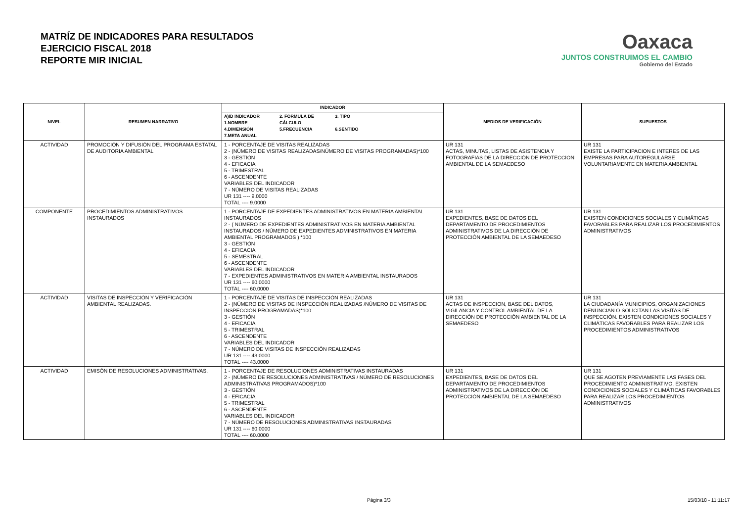MATRÍZ DE INDICADORES PARA RESULTADOS
EJERCICIO FISCAL 2018
REPORTE MIR INICIAL
Oaxaca
JUNTOS CONSTRUIMOS EL CAMBIO
Gobierno del Estado
| NIVEL | RESUMEN NARRATIVO | INDICADOR | MEDIOS DE VERIFICACIÓN | SUPUESTOS |
| --- | --- | --- | --- | --- |
| | | A)ID INDICADOR 1.NOMBRE 2. FÓRMULA DE CÁLCULO 3. TIPO 4.DIMENSIÓN 5.FRECUENCIA 6.SENTIDO 7.META ANUAL | | |
| ACTIVIDAD | PROMOCIÓN Y DIFUSIÓN DEL PROGRAMA ESTATAL DE AUDITORIA AMBIENTAL | 1 - PORCENTAJE DE VISITAS REALIZADAS 2 - (NÚMERO DE VISITAS REALIZADAS/NÚMERO DE VISITAS PROGRAMADAS)*100 3 - GESTIÓN 4 - EFICACIA 5 - TRIMESTRAL 6 - ASCENDENTE VARIABLES DEL INDICADOR 7 - NÚMERO DE VISITAS REALIZADAS UR 131 ---- 9.0000 TOTAL ---- 9.0000 | UR 131 ACTAS, MINUTAS, LISTAS DE ASISTENCIA Y FOTOGRAFIAS DE LA DIRECCIÓN DE PROTECCION AMBIENTAL DE LA SEMAEDESO | UR 131 EXISTE LA PARTICIPACION E INTERES DE LAS EMPRESAS PARA AUTOREGULARSE VOLUNTARIAMENTE EN MATERIA AMBIENTAL |
| COMPONENTE | PROCEDIMIENTOS ADMINISTRATIVOS INSTAURADOS | 1 - PORCENTAJE DE EXPEDIENTES ADMINISTRATIVOS EN MATERIA AMBIENTAL INSTAURADOS 2 - ( NÚMERO DE EXPEDIENTES ADMINISTRATIVOS EN MATERIA AMBIENTAL INSTAURADOS / NÚMERO DE EXPEDIENTES ADMINISTRATIVOS EN MATERIA AMBIENTAL PROGRAMADOS ) *100 3 - GESTIÓN 4 - EFICACIA 5 - SEMESTRAL 6 - ASCENDENTE VARIABLES DEL INDICADOR 7 - EXPEDIENTES ADMINISTRATIVOS EN MATERIA AMBIENTAL INSTAURADOS UR 131 ---- 60.0000 TOTAL ---- 60.0000 | UR 131 EXPEDIENTES, BASE DE DATOS DEL DEPARTAMENTO DE PROCEDIMIENTOS ADMINISTRATIVOS DE LA DIRECCIÓN DE PROTECCIÓN AMBIENTAL DE LA SEMAEDESO | UR 131 EXISTEN CONDICIONES SOCIALES Y CLIMÁTICAS FAVORABLES PARA REALIZAR LOS PROCEDIMIENTOS ADMINISTRATIVOS |
| ACTIVIDAD | VISITAS DE INSPECCIÓN Y VERIFICACIÓN AMBIENTAL REALIZADAS. | 1 - PORCENTAJE DE VISITAS DE INSPECCIÓN REALIZADAS 2 - (NÚMERO DE VISITAS DE INSPECCIÓN REALIZADAS /NÚMERO DE VISITAS DE INSPECCIÓN PROGRAMADAS)*100 3 - GESTIÓN 4 - EFICACIA 5 - TRIMESTRAL 6 - ASCENDENTE VARIABLES DEL INDICADOR 7 - NÚMERO DE VISITAS DE INSPECCIÓN REALIZADAS UR 131 ---- 43.0000 TOTAL ---- 43.0000 | UR 131 ACTAS DE INSPECCION, BASE DEL DATOS, VIGILANCIA Y CONTROL AMBIENTAL DE LA DIRECCIÓN DE PROTECCIÓN AMBIENTAL DE LA SEMAEDESO | UR 131 LA CIUDADANÍA MUNICIPIOS, ORGANIZACIONES DENUNCIAN O SOLICITAN LAS VISITAS DE INSPECCIÓN. EXISTEN CONDICIONES SOCIALES Y CLIMÁTICAS FAVORABLES PARA REALIZAR LOS PROCEDIMIENTOS ADMINISTRATIVOS |
| ACTIVIDAD | EMISÓN DE RESOLUCIONES ADMINISTRATIVAS. | 1 - PORCENTAJE DE RESOLUCIONES ADMINISTRATIVAS INSTAURADAS 2 - (NÚMERO DE RESOLUCIONES ADMINISTRATIVAS / NÚMERO DE RESOLUCIONES ADMINISTRATIVAS PROGRAMADOS)*100 3 - GESTIÓN 4 - EFICACIA 5 - TRIMESTRAL 6 - ASCENDENTE VARIABLES DEL INDICADOR 7 - NÚMERO DE RESOLUCIONES ADMINISTRATIVAS INSTAURADAS UR 131 ---- 60.0000 TOTAL ---- 60.0000 | UR 131 EXPEDIENTES, BASE DE DATOS DEL DEPARTAMENTO DE PROCEDIMIENTOS ADMINISTRATIVOS DE LA DIRECCIÓN DE PROTECCIÓN AMBIENTAL DE LA SEMAEDESO | UR 131 QUE SE AGOTEN PREVIAMENTE LAS FASES DEL PROCEDIMIENTO ADMINISTRATIVO. EXISTEN CONDICIONES SOCIALES Y CLIMÁTICAS FAVORABLES PARA REALIZAR LOS PROCEDIMIENTOS ADMINISTRATIVOS |
Página 3/3 15/03/18 - 11:11:17